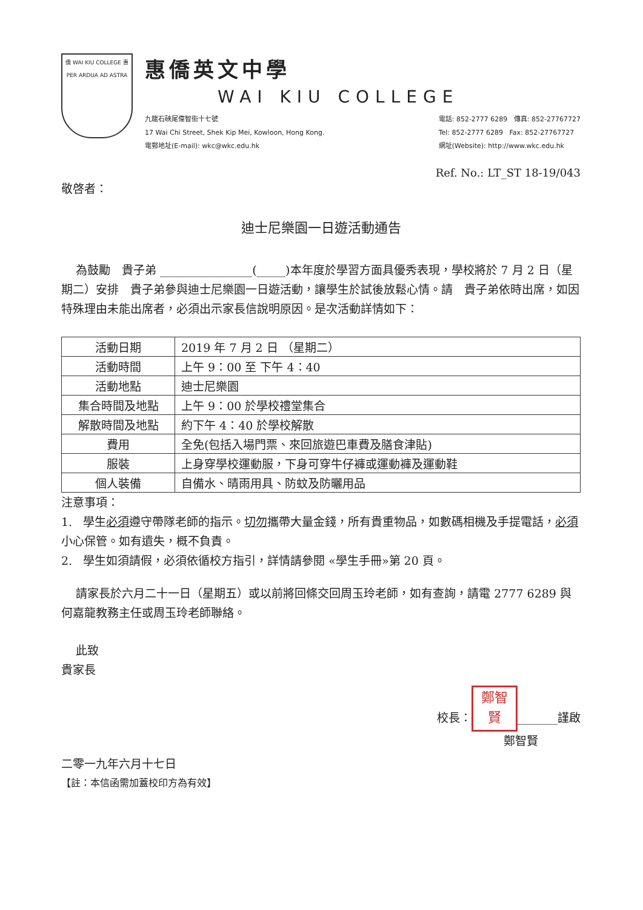僑 WAI KIU COLLEGE 惠
PER ARDUA AD ASTRA
惠僑英文中學
WAI KIU COLLEGE
九龍石硤尾偉智街十七號
17 Wai Chi Street, Shek Kip Mei, Kowloon, Hong Kong.
電郵地址(E-mail): wkc@wkc.edu.hk
電話: 852-2777 6289 傳真: 852-27767727
Tel: 852-2777 6289 Fax: 852-27767727
網址(Website): http://www.wkc.edu.hk
Ref. No.: LT_ST 18-19/043
敬啓者：
迪士尼樂園一日遊活動通告
為鼓勵　貴子弟 ________________(_____)本年度於學習方面具優秀表現，學校將於 7 月 2 日（星期二）安排　貴子弟參與迪士尼樂園一日遊活動，讓學生於試後放鬆心情。請　貴子弟依時出席，如因特殊理由未能出席者，必須出示家長信說明原因。是次活動詳情如下：
| 活動日期 | 2019 年 7 月 2 日 （星期二） |
| 活動時間 | 上午 9：00 至 下午 4：40 |
| 活動地點 | 迪士尼樂園 |
| 集合時間及地點 | 上午 9：00 於學校禮堂集合 |
| 解散時間及地點 | 約下午 4：40 於學校解散 |
| 費用 | 全免(包括入場門票、來回旅遊巴車費及膳食津貼) |
| 服裝 | 上身穿學校運動服，下身可穿牛仔褲或運動褲及運動鞋 |
| 個人裝備 | 自備水、晴雨用具、防蚊及防曬用品 |
注意事項：
1. 學生必須遵守帶隊老師的指示。切勿攜帶大量金錢，所有貴重物品，如數碼相機及手提電話，必須小心保管。如有遺失，概不負責。
2. 學生如須請假，必須依循校方指引，詳情請參閱 «學生手冊»第 20 頁。
請家長於六月二十一日（星期五）或以前將回條交回周玉玲老師，如有查詢，請電 2777 6289 與何嘉龍教務主任或周玉玲老師聯絡。
此致
貴家長
校長： 鄭智
賢 _______謹啟
鄭智賢
二零一九年六月十七日
【註：本信函需加蓋校印方為有效】